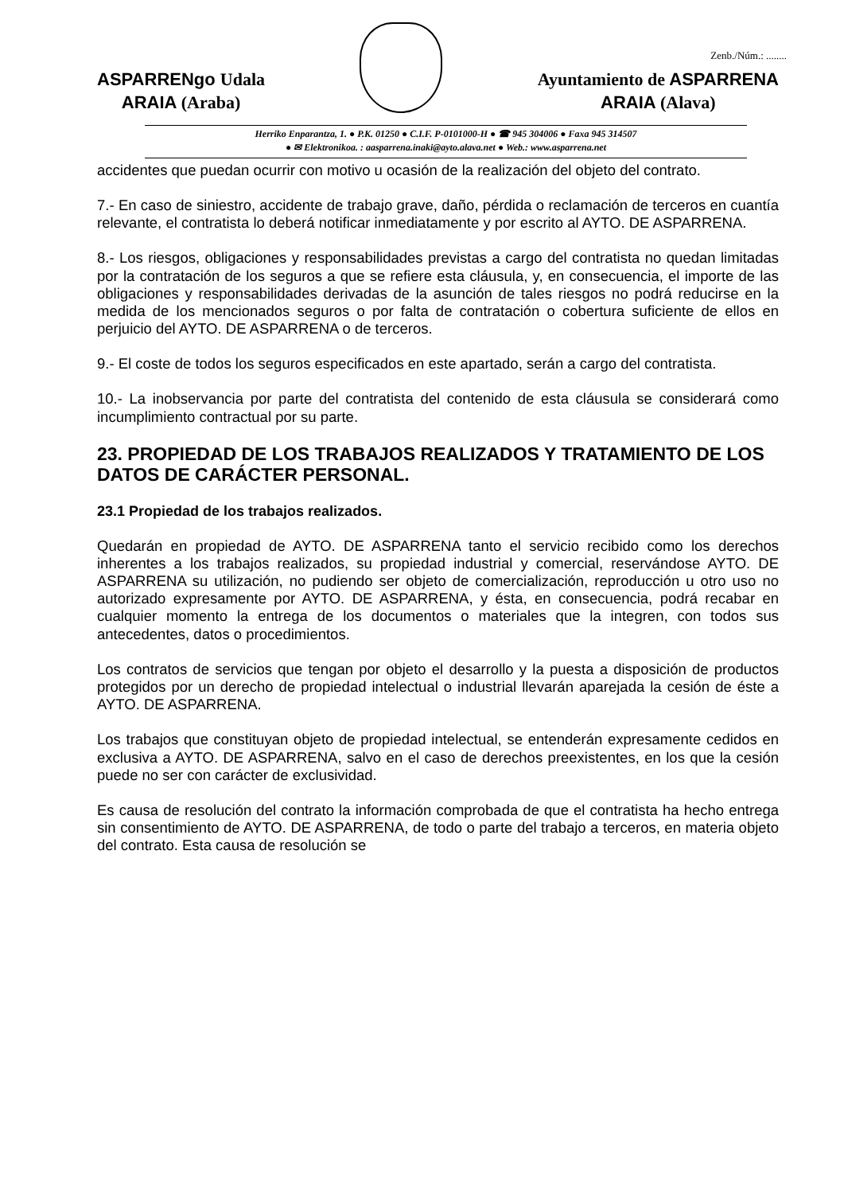Zenb./Núm.: ........
ASPARRENgo Udala
ARAIA (Araba)
Ayuntamiento de ASPARRENA
ARAIA (Alava)
Herriko Enparantza, 1. ● P.K. 01250 ● C.I.F. P-0101000-H ● ☎ 945 304006 ● Faxa 945 314507
● ✉ Elektronikoa. : aasparrena.inaki@ayto.alava.net ● Web.: www.asparrena.net
accidentes que puedan ocurrir con motivo u ocasión de la realización del objeto del contrato.
7.- En caso de siniestro, accidente de trabajo grave, daño, pérdida o reclamación de terceros en cuantía relevante, el contratista lo deberá notificar inmediatamente y por escrito al AYTO. DE ASPARRENA.
8.- Los riesgos, obligaciones y responsabilidades previstas a cargo del contratista no quedan limitadas por la contratación de los seguros a que se refiere esta cláusula, y, en consecuencia, el importe de las obligaciones y responsabilidades derivadas de la asunción de tales riesgos no podrá reducirse en la medida de los mencionados seguros o por falta de contratación o cobertura suficiente de ellos en perjuicio del AYTO. DE ASPARRENA o de terceros.
9.- El coste de todos los seguros especificados en este apartado, serán a cargo del contratista.
10.- La inobservancia por parte del contratista del contenido de esta cláusula se considerará como incumplimiento contractual por su parte.
23. PROPIEDAD DE LOS TRABAJOS REALIZADOS Y TRATAMIENTO DE LOS DATOS DE CARÁCTER PERSONAL.
23.1 Propiedad de los trabajos realizados.
Quedarán en propiedad de AYTO. DE ASPARRENA tanto el servicio recibido como los derechos inherentes a los trabajos realizados, su propiedad industrial y comercial, reservándose AYTO. DE ASPARRENA su utilización, no pudiendo ser objeto de comercialización, reproducción u otro uso no autorizado expresamente por AYTO. DE ASPARRENA, y ésta, en consecuencia, podrá recabar en cualquier momento la entrega de los documentos o materiales que la integren, con todos sus antecedentes, datos o procedimientos.
Los contratos de servicios que tengan por objeto el desarrollo y la puesta a disposición de productos protegidos por un derecho de propiedad intelectual o industrial llevarán aparejada la cesión de éste a AYTO. DE ASPARRENA.
Los trabajos que constituyan objeto de propiedad intelectual, se entenderán expresamente cedidos en exclusiva a AYTO. DE ASPARRENA, salvo en el caso de derechos preexistentes, en los que la cesión puede no ser con carácter de exclusividad.
Es causa de resolución del contrato la información comprobada de que el contratista ha hecho entrega sin consentimiento de AYTO. DE ASPARRENA, de todo o parte del trabajo a terceros, en materia objeto del contrato. Esta causa de resolución se